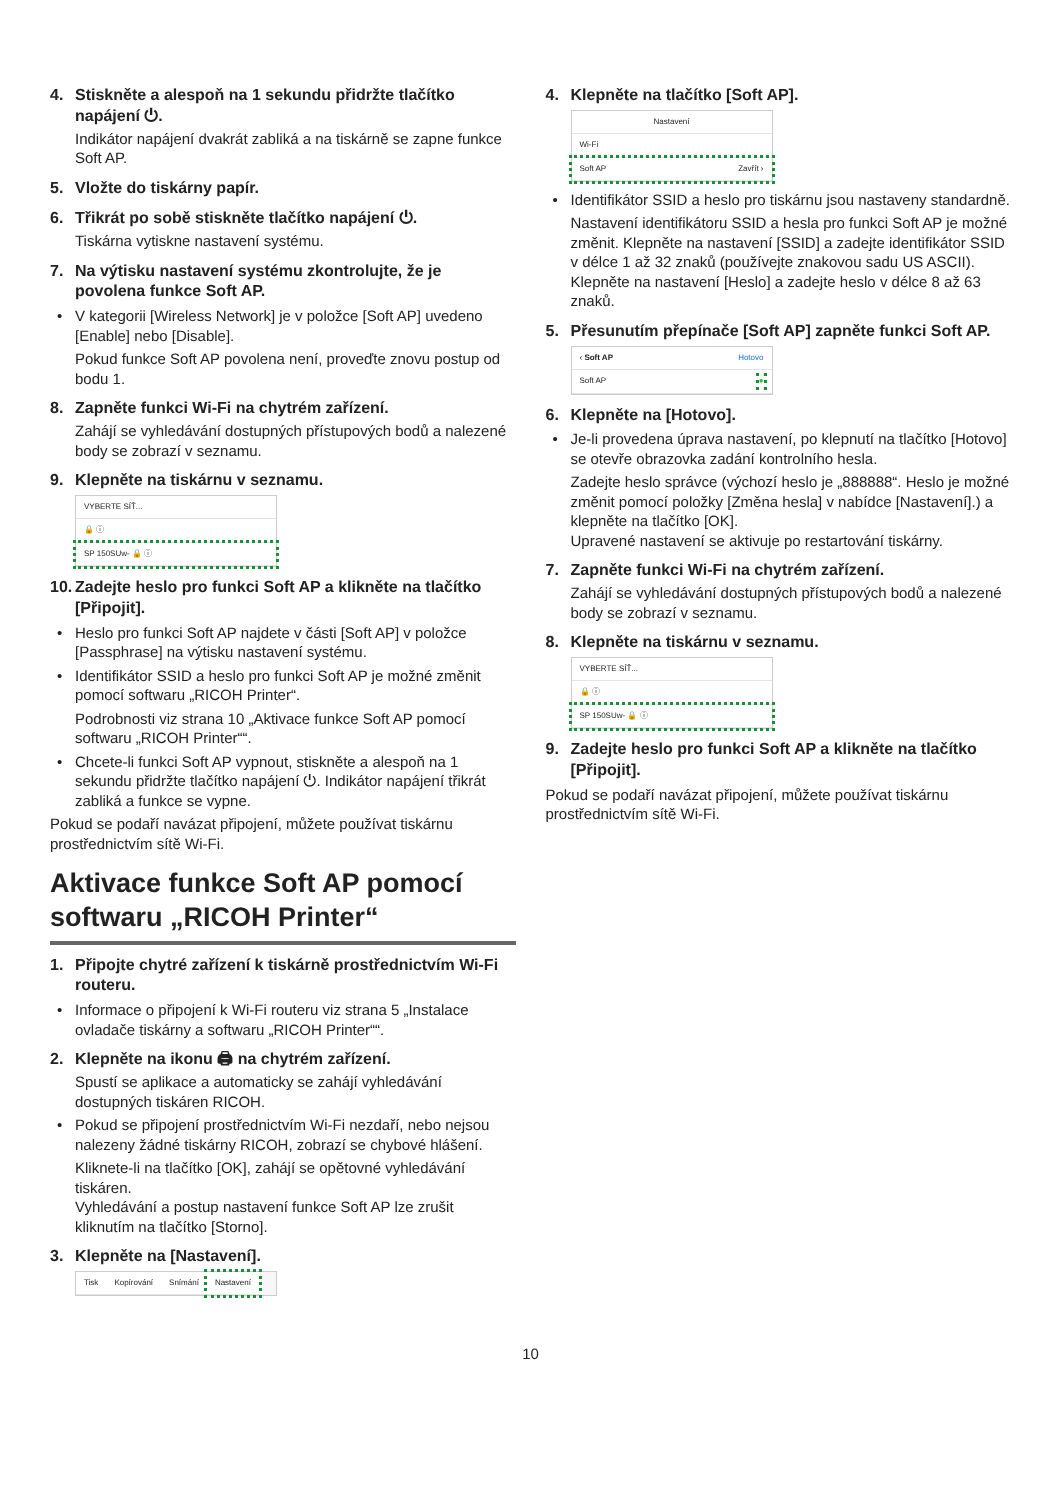4. Stiskněte a alespoň na 1 sekundu přidržte tlačítko napájení ⏻.
Indikátor napájení dvakrát zabliká a na tiskárně se zapne funkce Soft AP.
5. Vložte do tiskárny papír.
6. Třikrát po sobě stiskněte tlačítko napájení ⏻.
Tiskárna vytiskne nastavení systému.
7. Na výtisku nastavení systému zkontrolujte, že je povolena funkce Soft AP.
• V kategorii [Wireless Network] je v položce [Soft AP] uvedeno [Enable] nebo [Disable].
Pokud funkce Soft AP povolena není, proveďte znovu postup od bodu 1.
8. Zapněte funkci Wi-Fi na chytrém zařízení.
Zahájí se vyhledávání dostupných přístupových bodů a nalezené body se zobrazí v seznamu.
9. Klepněte na tiskárnu v seznamu.
VYBERTE SÍŤ...
🔒 ⓘ
SP 150SUw- 🔒 ⓘ
10. Zadejte heslo pro funkci Soft AP a klikněte na tlačítko [Připojit].
• Heslo pro funkci Soft AP najdete v části [Soft AP] v položce [Passphrase] na výtisku nastavení systému.
• Identifikátor SSID a heslo pro funkci Soft AP je možné změnit pomocí softwaru „RICOH Printer“.
Podrobnosti viz strana 10 „Aktivace funkce Soft AP pomocí softwaru „RICOH Printer““.
• Chcete-li funkci Soft AP vypnout, stiskněte a alespoň na 1 sekundu přidržte tlačítko napájení ⏻. Indikátor napájení třikrát zabliká a funkce se vypne.
Pokud se podaří navázat připojení, můžete používat tiskárnu prostřednictvím sítě Wi-Fi.
Aktivace funkce Soft AP pomocí softwaru „RICOH Printer“
1. Připojte chytré zařízení k tiskárně prostřednictvím Wi-Fi routeru.
• Informace o připojení k Wi-Fi routeru viz strana 5 „Instalace ovladače tiskárny a softwaru „RICOH Printer““.
2. Klepněte na ikonu 🖨 na chytrém zařízení.
Spustí se aplikace a automaticky se zahájí vyhledávání dostupných tiskáren RICOH.
• Pokud se připojení prostřednictvím Wi-Fi nezdaří, nebo nejsou nalezeny žádné tiskárny RICOH, zobrazí se chybové hlášení.
Kliknete-li na tlačítko [OK], zahájí se opětovné vyhledávání tiskáren.
Vyhledávání a postup nastavení funkce Soft AP lze zrušit kliknutím na tlačítko [Storno].
3. Klepněte na [Nastavení].
Tisk Kopírování Snímání Nastavení
4. Klepněte na tlačítko [Soft AP].
Nastavení
Wi-Fi
Soft AP Zavřít ›
• Identifikátor SSID a heslo pro tiskárnu jsou nastaveny standardně.
Nastavení identifikátoru SSID a hesla pro funkci Soft AP je možné změnit. Klepněte na nastavení [SSID] a zadejte identifikátor SSID v délce 1 až 32 znaků (používejte znakovou sadu US ASCII). Klepněte na nastavení [Heslo] a zadejte heslo v délce 8 až 63 znaků.
5. Přesunutím přepínače [Soft AP] zapněte funkci Soft AP.
‹ Soft AP Hotovo
Soft AP ●
6. Klepněte na [Hotovo].
• Je-li provedena úprava nastavení, po klepnutí na tlačítko [Hotovo] se otevře obrazovka zadání kontrolního hesla.
Zadejte heslo správce (výchozí heslo je „888888“. Heslo je možné změnit pomocí položky [Změna hesla] v nabídce [Nastavení].) a klepněte na tlačítko [OK].
Upravené nastavení se aktivuje po restartování tiskárny.
7. Zapněte funkci Wi-Fi na chytrém zařízení.
Zahájí se vyhledávání dostupných přístupových bodů a nalezené body se zobrazí v seznamu.
8. Klepněte na tiskárnu v seznamu.
VYBERTE SÍŤ...
🔒 ⓘ
SP 150SUw- 🔒 ⓘ
9. Zadejte heslo pro funkci Soft AP a klikněte na tlačítko [Připojit].
Pokud se podaří navázat připojení, můžete používat tiskárnu prostřednictvím sítě Wi-Fi.
10